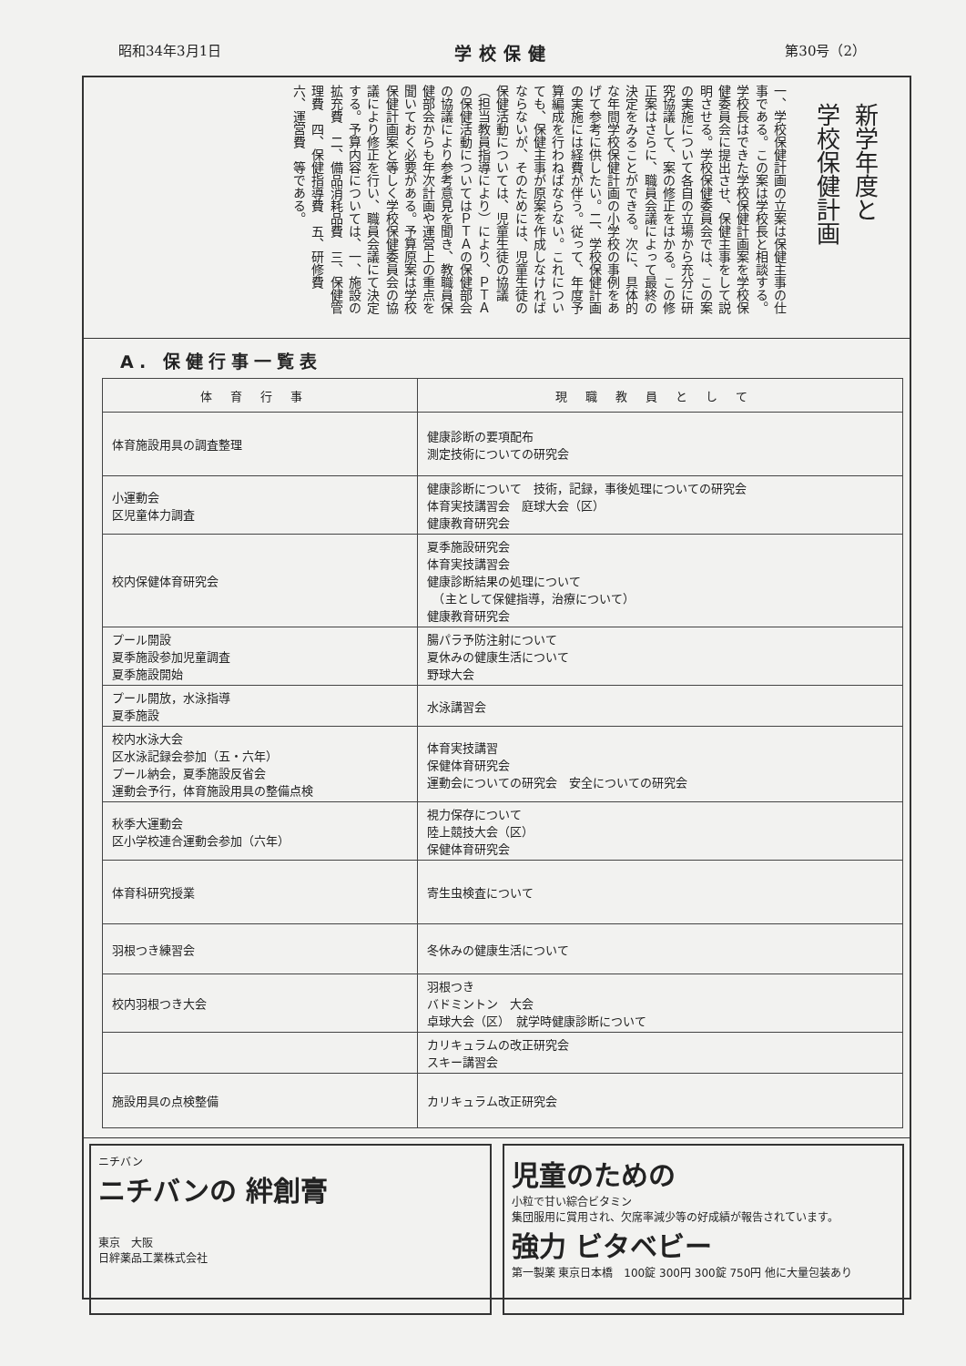昭和34年3月1日 学校保健 第30号（2）
新学年度と
学校保健計画
一、学校保健計画の立案は保健主事の仕事である。この案は学校長と相談する。学校長はできた学校保健計画案を学校保健委員会に提出させ、保健主事をして説明させる。学校保健委員会では、この案の実施について各自の立場から充分に研究協議して、案の修正をはかる。この修正案はさらに、職員会議によって最終の決定をみることができる。次に、具体的な年間学校保健計画の小学校の事例をあげて参考に供したい。二、学校保健計画の実施には経費が伴う。従って、年度予算編成を行わねばならない。これについても、保健主事が原案を作成しなければならないが、そのためには、児童生徒の保健活動については、児童生徒の協議（担当教員指導により）により、ＰＴＡの保健活動についてはＰＴＡの保健部会の協議により参考意見を聞き、教職員保健部会からも年次計画や運営上の重点を聞いておく必要がある。予算原案は学校保健計画案と等しく学校保健委員会の協議により修正を行い、職員会議にて決定する。予算内容については、一、施設の拡充費　二、備品消耗品費　三、保健管理費　四、保健指導費　五、研修費　六、運営費　等である。
A. 保健行事一覧表
| 体育行事 | 現職教員として |
| --- | --- |
| 体育施設用具の調査整理 | 健康診断の要項配布 測定技術についての研究会 |
| 小運動会 区児童体力調査 | 健康診断について 技術，記録，事後処理についての研究会 体育実技講習会 庭球大会（区） 健康教育研究会 |
| 校内保健体育研究会 | 夏季施設研究会 体育実技講習会 健康診断結果の処理について （主として保健指導，治療について） 健康教育研究会 |
| プール開設 夏季施設参加児童調査 夏季施設開始 | 腸パラ予防注射について 夏休みの健康生活について 野球大会 |
| プール開放，水泳指導 夏季施設 | 水泳講習会 |
| 校内水泳大会 区水泳記録会参加（五・六年） プール納会，夏季施設反省会 運動会予行，体育施設用具の整備点検 | 体育実技講習 保健体育研究会 運動会についての研究会 安全についての研究会 |
| 秋季大運動会 区小学校連合運動会参加（六年） | 視力保存について 陸上競技大会（区） 保健体育研究会 |
| 体育科研究授業 | 寄生虫検査について |
| 羽根つき練習会 | 冬休みの健康生活について |
| 校内羽根つき大会 | 羽根つき バドミントン 大会 卓球大会（区） 就学時健康診断について |
| | カリキュラムの改正研究会 スキー講習会 |
| 施設用具の点検整備 | カリキュラム改正研究会 |
ニチバン
ニチバンの 絆創膏
東京　大阪
日絆薬品工業株式会社
児童のための
小粒で甘い綜合ビタミン
集団服用に賞用され、欠席率減少等の好成績が報告されています。
強力 ビタベビー
第一製薬 東京日本橋　100錠 300円 300錠 750円 他に大量包装あり